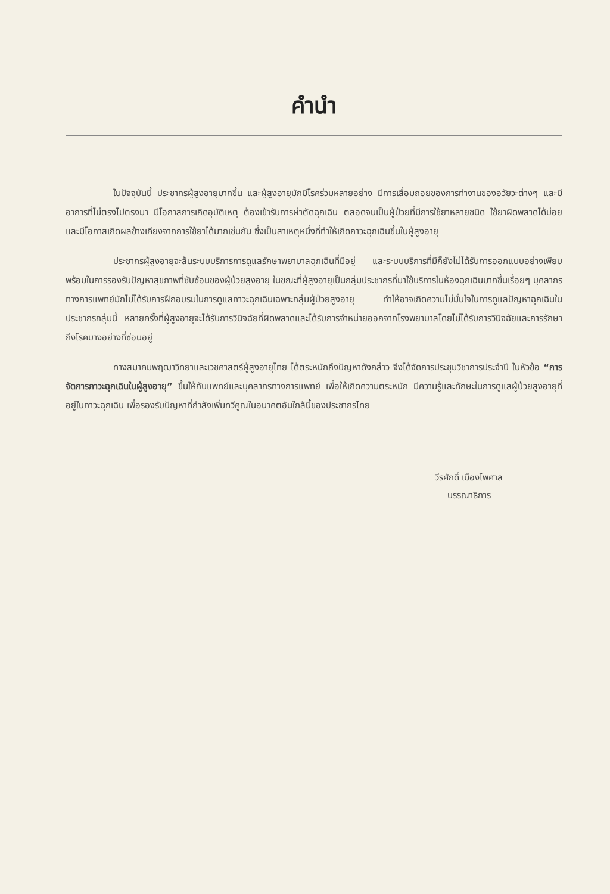คำนำ
ในปัจจุบันนี้ ประชากรผู้สูงอายุมากขึ้น และผู้สูงอายุมักมีโรคร่วมหลายอย่าง มีการเสื่อมถอยของการทำงานของอวัยวะต่างๆ และมีอาการที่ไม่ตรงไปตรงมา มีโอกาสการเกิดอุบัติเหตุ ต้องเข้ารับการผ่าตัดฉุกเฉิน ตลอดจนเป็นผู้ป่วยที่มีการใช้ยาหลายชนิด ใช้ยาผิดพลาดได้บ่อยและมีโอกาสเกิดผลข้างเคียงจากการใช้ยาได้มากเช่นกัน ซึ่งเป็นสาเหตุหนึ่งที่ทำให้เกิดภาวะฉุกเฉินขึ้นในผู้สูงอายุ
ประชากรผู้สูงอายุจะล้นระบบบริการการดูแลรักษาพยาบาลฉุกเฉินที่มีอยู่ และระบบบริการที่มีก็ยังไม่ได้รับการออกแบบอย่างเพียบพร้อมในการรองรับปัญหาสุขภาพที่ซับซ้อนของผู้ป่วยสูงอายุ ในขณะที่ผู้สูงอายุเป็นกลุ่มประชากรที่มาใช้บริการในห้องฉุกเฉินมากขึ้นเรื่อยๆ บุคลากรทางการแพทย์มักไม่ได้รับการฝึกอบรมในการดูแลภาวะฉุกเฉินเฉพาะกลุ่มผู้ป่วยสูงอายุ ทำให้อาจเกิดความไม่มั่นใจในการดูแลปัญหาฉุกเฉินในประชากรกลุ่มนี้ หลายครั้งที่ผู้สูงอายุจะได้รับการวินิจฉัยที่ผิดพลาดและได้รับการจำหน่ายออกจากโรงพยาบาลโดยไม่ได้รับการวินิจฉัยและการรักษาถึงโรคบางอย่างที่ซ่อนอยู่
ทางสมาคมพฤฒาวิทยาและเวชศาสตร์ผู้สูงอายุไทย ได้ตระหนักถึงปัญหาดังกล่าว จึงได้จัดการประชุมวิชาการประจำปี ในหัวข้อ “การจัดการภาวะฉุกเฉินในผู้สูงอายุ” ขึ้นให้กับแพทย์และบุคลากรทางการแพทย์ เพื่อให้เกิดความตระหนัก มีความรู้และทักษะในการดูแลผู้ป่วยสูงอายุที่อยู่ในภาวะฉุกเฉิน เพื่อรองรับปัญหาที่กำลังเพิ่มทวีคูณในอนาคตอันใกล้นี้ของประชากรไทย
วีรศักดิ์ เมืองไพศาล
บรรณาธิการ